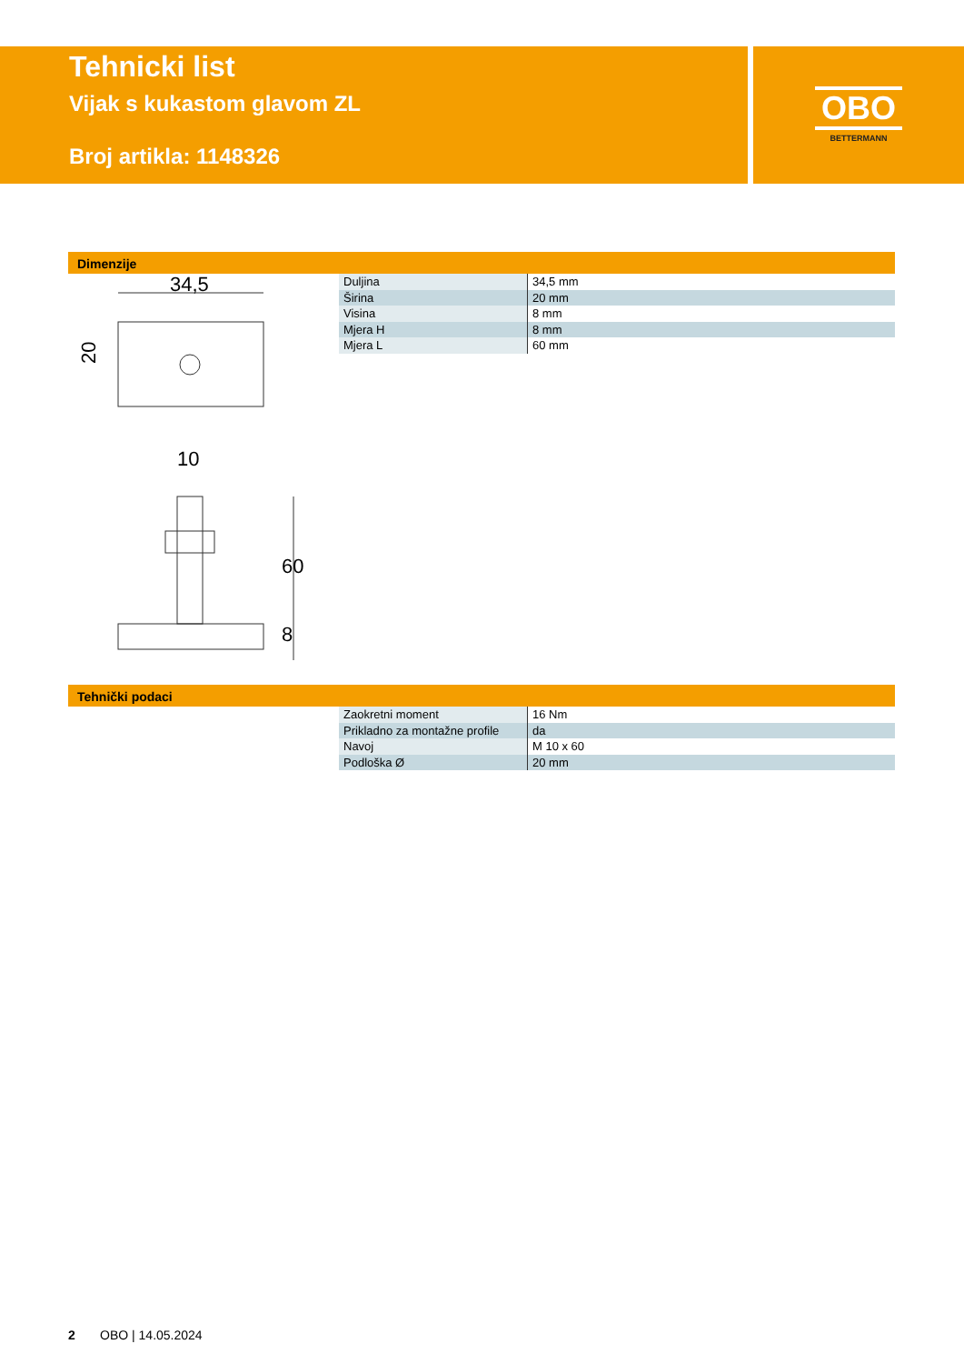Tehnicki list
Vijak s kukastom glavom ZL
Broj artikla: 1148326
OBO
BETTERMANN
Dimenzije
34,5
20
10
60
8
| Duljina | 34,5 mm |
| Širina | 20 mm |
| Visina | 8 mm |
| Mjera H | 8 mm |
| Mjera L | 60 mm |
Tehnički podaci
| Zaokretni moment | 16 Nm |
| Prikladno za montažne profile | da |
| Navoj | M 10 x 60 |
| Podloška Ø | 20 mm |
2 OBO | 14.05.2024